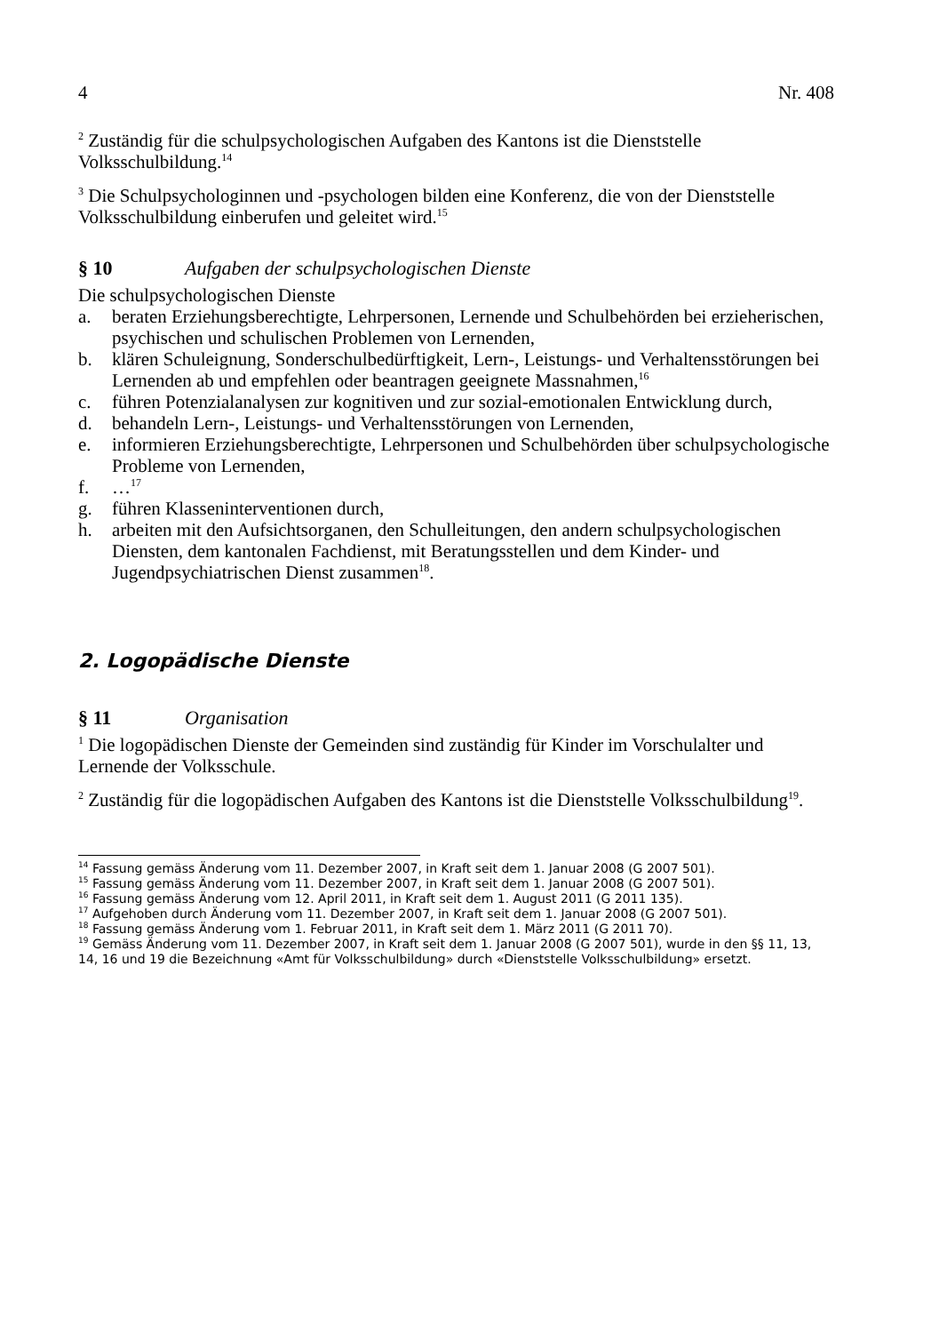4 Nr. 408
<sup>2</sup> Zuständig für die schulpsychologischen Aufgaben des Kantons ist die Dienststelle Volksschulbildung.<sup>14</sup>
<sup>3</sup> Die Schulpsychologinnen und -psychologen bilden eine Konferenz, die von der Dienststelle Volksschulbildung einberufen und geleitet wird.<sup>15</sup>
§ 10 Aufgaben der schulpsychologischen Dienste
Die schulpsychologischen Dienste
a. beraten Erziehungsberechtigte, Lehrpersonen, Lernende und Schulbehörden bei erzieherischen, psychischen und schulischen Problemen von Lernenden,
b. klären Schuleignung, Sonderschulbedürftigkeit, Lern-, Leistungs- und Verhaltensstörungen bei Lernenden ab und empfehlen oder beantragen geeignete Massnahmen,<sup>16</sup>
c. führen Potenzialanalysen zur kognitiven und zur sozial-emotionalen Entwicklung durch,
d. behandeln Lern-, Leistungs- und Verhaltensstörungen von Lernenden,
e. informieren Erziehungsberechtigte, Lehrpersonen und Schulbehörden über schulpsychologische Probleme von Lernenden,
f. …<sup>17</sup>
g. führen Klasseninterventionen durch,
h. arbeiten mit den Aufsichtsorganen, den Schulleitungen, den andern schulpsychologischen Diensten, dem kantonalen Fachdienst, mit Beratungsstellen und dem Kinder- und Jugendpsychiatrischen Dienst zusammen<sup>18</sup>.
2. Logopädische Dienste
§ 11 Organisation
<sup>1</sup> Die logopädischen Dienste der Gemeinden sind zuständig für Kinder im Vorschulalter und Lernende der Volksschule.
<sup>2</sup> Zuständig für die logopädischen Aufgaben des Kantons ist die Dienststelle Volksschulbildung<sup>19</sup>.
<sup>14</sup> Fassung gemäss Änderung vom 11. Dezember 2007, in Kraft seit dem 1. Januar 2008 (G 2007 501).
<sup>15</sup> Fassung gemäss Änderung vom 11. Dezember 2007, in Kraft seit dem 1. Januar 2008 (G 2007 501).
<sup>16</sup> Fassung gemäss Änderung vom 12. April 2011, in Kraft seit dem 1. August 2011 (G 2011 135).
<sup>17</sup> Aufgehoben durch Änderung vom 11. Dezember 2007, in Kraft seit dem 1. Januar 2008 (G 2007 501).
<sup>18</sup> Fassung gemäss Änderung vom 1. Februar 2011, in Kraft seit dem 1. März 2011 (G 2011 70).
<sup>19</sup> Gemäss Änderung vom 11. Dezember 2007, in Kraft seit dem 1. Januar 2008 (G 2007 501), wurde in den §§ 11, 13, 14, 16 und 19 die Bezeichnung «Amt für Volksschulbildung» durch «Dienststelle Volksschulbildung» ersetzt.